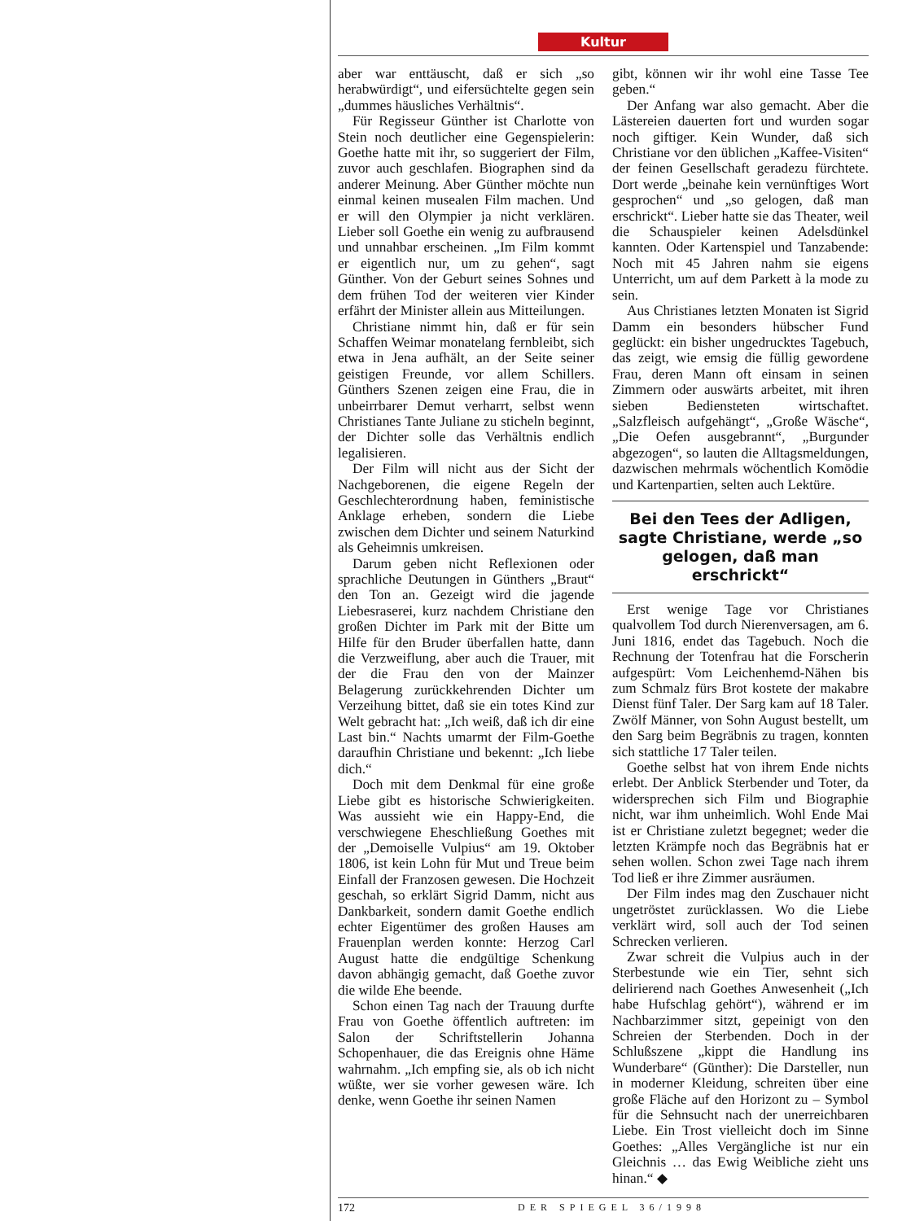Kultur
aber war enttäuscht, daß er sich „so herabwürdigt“, und eifersüchtelte gegen sein „dummes häusliches Verhältnis“.
Für Regisseur Günther ist Charlotte von Stein noch deutlicher eine Gegenspielerin: Goethe hatte mit ihr, so suggeriert der Film, zuvor auch geschlafen. Biographen sind da anderer Meinung. Aber Günther möchte nun einmal keinen musealen Film machen. Und er will den Olympier ja nicht verklären. Lieber soll Goethe ein wenig zu aufbrausend und unnahbar erscheinen. „Im Film kommt er eigentlich nur, um zu gehen“, sagt Günther. Von der Geburt seines Sohnes und dem frühen Tod der weiteren vier Kinder erfährt der Minister allein aus Mitteilungen.
Christiane nimmt hin, daß er für sein Schaffen Weimar monatelang fernbleibt, sich etwa in Jena aufhält, an der Seite seiner geistigen Freunde, vor allem Schillers. Günthers Szenen zeigen eine Frau, die in unbeirrbarer Demut verharrt, selbst wenn Christianes Tante Juliane zu sticheln beginnt, der Dichter solle das Verhältnis endlich legalisieren.
Der Film will nicht aus der Sicht der Nachgeborenen, die eigene Regeln der Geschlechterordnung haben, feministische Anklage erheben, sondern die Liebe zwischen dem Dichter und seinem Naturkind als Geheimnis umkreisen.
Darum geben nicht Reflexionen oder sprachliche Deutungen in Günthers „Braut“ den Ton an. Gezeigt wird die jagende Liebesraserei, kurz nachdem Christiane den großen Dichter im Park mit der Bitte um Hilfe für den Bruder überfallen hatte, dann die Verzweiflung, aber auch die Trauer, mit der die Frau den von der Mainzer Belagerung zurückkehrenden Dichter um Verzeihung bittet, daß sie ein totes Kind zur Welt gebracht hat: „Ich weiß, daß ich dir eine Last bin.“ Nachts umarmt der Film-Goethe daraufhin Christiane und bekennt: „Ich liebe dich.“
Doch mit dem Denkmal für eine große Liebe gibt es historische Schwierigkeiten. Was aussieht wie ein Happy-End, die verschwiegene Eheschließung Goethes mit der „Demoiselle Vulpius“ am 19. Oktober 1806, ist kein Lohn für Mut und Treue beim Einfall der Franzosen gewesen. Die Hochzeit geschah, so erklärt Sigrid Damm, nicht aus Dankbarkeit, sondern damit Goethe endlich echter Eigentümer des großen Hauses am Frauenplan werden konnte: Herzog Carl August hatte die endgültige Schenkung davon abhängig gemacht, daß Goethe zuvor die wilde Ehe beende.
Schon einen Tag nach der Trauung durfte Frau von Goethe öffentlich auftreten: im Salon der Schriftstellerin Johanna Schopenhauer, die das Ereignis ohne Häme wahrnahm. „Ich empfing sie, als ob ich nicht wüßte, wer sie vorher gewesen wäre. Ich denke, wenn Goethe ihr seinen Namen
gibt, können wir ihr wohl eine Tasse Tee geben.“
Der Anfang war also gemacht. Aber die Lästereien dauerten fort und wurden sogar noch giftiger. Kein Wunder, daß sich Christiane vor den üblichen „Kaffee-Visiten“ der feinen Gesellschaft geradezu fürchtete. Dort werde „beinahe kein vernünftiges Wort gesprochen“ und „so gelogen, daß man erschrickt“. Lieber hatte sie das Theater, weil die Schauspieler keinen Adelsdünkel kannten. Oder Kartenspiel und Tanzabende: Noch mit 45 Jahren nahm sie eigens Unterricht, um auf dem Parkett à la mode zu sein.
Aus Christianes letzten Monaten ist Sigrid Damm ein besonders hübscher Fund geglückt: ein bisher ungedrucktes Tagebuch, das zeigt, wie emsig die füllig gewordene Frau, deren Mann oft einsam in seinen Zimmern oder auswärts arbeitet, mit ihren sieben Bediensteten wirtschaftet. „Salzfleisch aufgehängt“, „Große Wäsche“, „Die Oefen ausgebrannt“, „Burgunder abgezogen“, so lauten die Alltagsmeldungen, dazwischen mehrmals wöchentlich Komödie und Kartenpartien, selten auch Lektüre.
Bei den Tees der Adligen, sagte Christiane, werde „so gelogen, daß man erschrickt“
Erst wenige Tage vor Christianes qualvollem Tod durch Nierenversagen, am 6. Juni 1816, endet das Tagebuch. Noch die Rechnung der Totenfrau hat die Forscherin aufgespürt: Vom Leichenhemd-Nähen bis zum Schmalz fürs Brot kostete der makabre Dienst fünf Taler. Der Sarg kam auf 18 Taler. Zwölf Männer, von Sohn August bestellt, um den Sarg beim Begräbnis zu tragen, konnten sich stattliche 17 Taler teilen.
Goethe selbst hat von ihrem Ende nichts erlebt. Der Anblick Sterbender und Toter, da widersprechen sich Film und Biographie nicht, war ihm unheimlich. Wohl Ende Mai ist er Christiane zuletzt begegnet; weder die letzten Krämpfe noch das Begräbnis hat er sehen wollen. Schon zwei Tage nach ihrem Tod ließ er ihre Zimmer ausräumen.
Der Film indes mag den Zuschauer nicht ungetröstet zurücklassen. Wo die Liebe verklärt wird, soll auch der Tod seinen Schrecken verlieren.
Zwar schreit die Vulpius auch in der Sterbestunde wie ein Tier, sehnt sich delirierend nach Goethes Anwesenheit („Ich habe Hufschlag gehört“), während er im Nachbarzimmer sitzt, gepeinigt von den Schreien der Sterbenden. Doch in der Schlußszene „kippt die Handlung ins Wunderbare“ (Günther): Die Darsteller, nun in moderner Kleidung, schreiten über eine große Fläche auf den Horizont zu – Symbol für die Sehnsucht nach der unerreichbaren Liebe. Ein Trost vielleicht doch im Sinne Goethes: „Alles Vergängliche ist nur ein Gleichnis … das Ewig Weibliche zieht uns hinan.“ ◆
172 DER SPIEGEL 36/1998